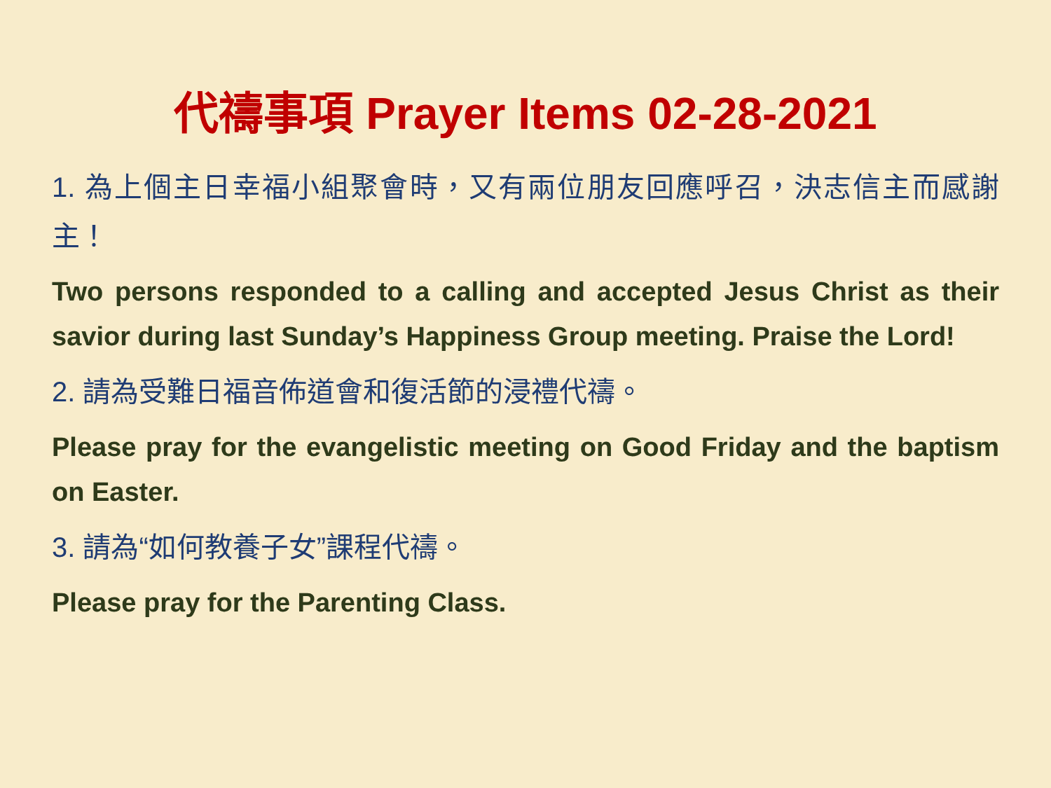代禱事項 Prayer Items 02-28-2021
1. 為上個主日幸福小組聚會時，又有兩位朋友回應呼召，決志信主而感謝主！
Two persons responded to a calling and accepted Jesus Christ as their savior during last Sunday’s Happiness Group meeting. Praise the Lord!
2. 請為受難日福音佈道會和復活節的浸禮代禱。
Please pray for the evangelistic meeting on Good Friday and the baptism on Easter.
3. 請為“如何教養子女”課程代禱。
Please pray for the Parenting Class.